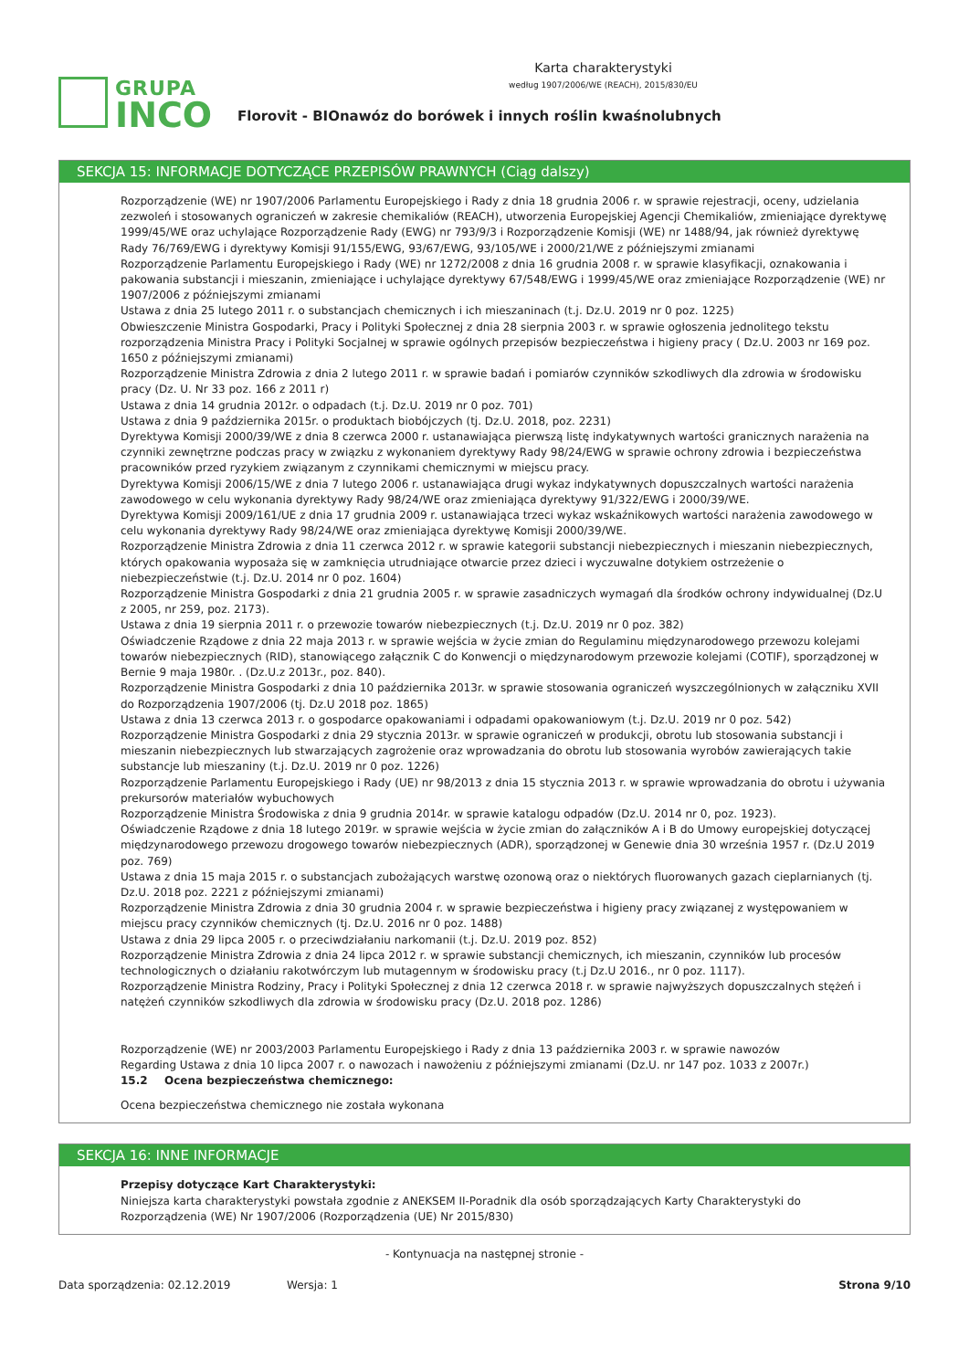GRUPA
INCO
Karta charakterystyki
według 1907/2006/WE (REACH), 2015/830/EU
Florovit - BIOnawóz do borówek i innych roślin kwaśnolubnych
SEKCJA 15: INFORMACJE DOTYCZĄCE PRZEPISÓW PRAWNYCH (Ciąg dalszy)
Rozporządzenie (WE) nr 1907/2006 Parlamentu Europejskiego i Rady z dnia 18 grudnia 2006 r. w sprawie rejestracji, oceny, udzielania zezwoleń i stosowanych ograniczeń w zakresie chemikaliów (REACH), utworzenia Europejskiej Agencji Chemikaliów, zmieniające dyrektywę 1999/45/WE oraz uchylające Rozporządzenie Rady (EWG) nr 793/9/3 i Rozporządzenie Komisji (WE) nr 1488/94, jak również dyrektywę Rady 76/769/EWG i dyrektywy Komisji 91/155/EWG, 93/67/EWG, 93/105/WE i 2000/21/WE z późniejszymi zmianami
Rozporządzenie Parlamentu Europejskiego i Rady (WE) nr 1272/2008 z dnia 16 grudnia 2008 r. w sprawie klasyfikacji, oznakowania i pakowania substancji i mieszanin, zmieniające i uchylające dyrektywy 67/548/EWG i 1999/45/WE oraz zmieniające Rozporządzenie (WE) nr 1907/2006 z późniejszymi zmianami
Ustawa z dnia 25 lutego 2011 r. o substancjach chemicznych i ich mieszaninach (t.j. Dz.U. 2019 nr 0 poz. 1225)
Obwieszczenie Ministra Gospodarki, Pracy i Polityki Społecznej z dnia 28 sierpnia 2003 r. w sprawie ogłoszenia jednolitego tekstu rozporządzenia Ministra Pracy i Polityki Socjalnej w sprawie ogólnych przepisów bezpieczeństwa i higieny pracy ( Dz.U. 2003 nr 169 poz. 1650 z późniejszymi zmianami)
Rozporządzenie Ministra Zdrowia z dnia 2 lutego 2011 r. w sprawie badań i pomiarów czynników szkodliwych dla zdrowia w środowisku pracy (Dz. U. Nr 33 poz. 166 z 2011 r)
Ustawa z dnia 14 grudnia 2012r. o odpadach (t.j. Dz.U. 2019 nr 0 poz. 701)
Ustawa z dnia 9 października 2015r. o produktach biobójczych (tj. Dz.U. 2018, poz. 2231)
Dyrektywa Komisji 2000/39/WE z dnia 8 czerwca 2000 r. ustanawiająca pierwszą listę indykatywnych wartości granicznych narażenia na czynniki zewnętrzne podczas pracy w związku z wykonaniem dyrektywy Rady 98/24/EWG w sprawie ochrony zdrowia i bezpieczeństwa pracowników przed ryzykiem związanym z czynnikami chemicznymi w miejscu pracy.
Dyrektywa Komisji 2006/15/WE z dnia 7 lutego 2006 r. ustanawiająca drugi wykaz indykatywnych dopuszczalnych wartości narażenia zawodowego w celu wykonania dyrektywy Rady 98/24/WE oraz zmieniająca dyrektywy 91/322/EWG i 2000/39/WE.
Dyrektywa Komisji 2009/161/UE z dnia 17 grudnia 2009 r. ustanawiająca trzeci wykaz wskaźnikowych wartości narażenia zawodowego w celu wykonania dyrektywy Rady 98/24/WE oraz zmieniająca dyrektywę Komisji 2000/39/WE.
Rozporządzenie Ministra Zdrowia z dnia 11 czerwca 2012 r. w sprawie kategorii substancji niebezpiecznych i mieszanin niebezpiecznych, których opakowania wyposaża się w zamknięcia utrudniające otwarcie przez dzieci i wyczuwalne dotykiem ostrzeżenie o niebezpieczeństwie (t.j. Dz.U. 2014 nr 0 poz. 1604)
Rozporządzenie Ministra Gospodarki z dnia 21 grudnia 2005 r. w sprawie zasadniczych wymagań dla środków ochrony indywidualnej (Dz.U z 2005, nr 259, poz. 2173).
Ustawa z dnia 19 sierpnia 2011 r. o przewozie towarów niebezpiecznych (t.j. Dz.U. 2019 nr 0 poz. 382)
Oświadczenie Rządowe z dnia 22 maja 2013 r. w sprawie wejścia w życie zmian do Regulaminu międzynarodowego przewozu kolejami towarów niebezpiecznych (RID), stanowiącego załącznik C do Konwencji o międzynarodowym przewozie kolejami (COTIF), sporządzonej w Bernie 9 maja 1980r. . (Dz.U.z 2013r., poz. 840).
Rozporządzenie Ministra Gospodarki z dnia 10 października 2013r. w sprawie stosowania ograniczeń wyszczególnionych w załączniku XVII do Rozporządzenia 1907/2006 (tj. Dz.U 2018 poz. 1865)
Ustawa z dnia 13 czerwca 2013 r. o gospodarce opakowaniami i odpadami opakowaniowym (t.j. Dz.U. 2019 nr 0 poz. 542)
Rozporządzenie Ministra Gospodarki z dnia 29 stycznia 2013r. w sprawie ograniczeń w produkcji, obrotu lub stosowania substancji i mieszanin niebezpiecznych lub stwarzających zagrożenie oraz wprowadzania do obrotu lub stosowania wyrobów zawierających takie substancje lub mieszaniny (t.j. Dz.U. 2019 nr 0 poz. 1226)
Rozporządzenie Parlamentu Europejskiego i Rady (UE) nr 98/2013 z dnia 15 stycznia 2013 r. w sprawie wprowadzania do obrotu i używania prekursorów materiałów wybuchowych
Rozporządzenie Ministra Środowiska z dnia 9 grudnia 2014r. w sprawie katalogu odpadów (Dz.U. 2014 nr 0, poz. 1923).
Oświadczenie Rządowe z dnia 18 lutego 2019r. w sprawie wejścia w życie zmian do załączników A i B do Umowy europejskiej dotyczącej międzynarodowego przewozu drogowego towarów niebezpiecznych (ADR), sporządzonej w Genewie dnia 30 września 1957 r. (Dz.U 2019 poz. 769)
Ustawa z dnia 15 maja 2015 r. o substancjach zubożających warstwę ozonową oraz o niektórych fluorowanych gazach cieplarnianych (tj. Dz.U. 2018 poz. 2221 z późniejszymi zmianami)
Rozporządzenie Ministra Zdrowia z dnia 30 grudnia 2004 r. w sprawie bezpieczeństwa i higieny pracy związanej z występowaniem w miejscu pracy czynników chemicznych (tj. Dz.U. 2016 nr 0 poz. 1488)
Ustawa z dnia 29 lipca 2005 r. o przeciwdziałaniu narkomanii (t.j. Dz.U. 2019 poz. 852)
Rozporządzenie Ministra Zdrowia z dnia 24 lipca 2012 r. w sprawie substancji chemicznych, ich mieszanin, czynników lub procesów technologicznych o działaniu rakotwórczym lub mutagennym w środowisku pracy (t.j Dz.U 2016., nr 0 poz. 1117).
Rozporządzenie Ministra Rodziny, Pracy i Polityki Społecznej z dnia 12 czerwca 2018 r. w sprawie najwyższych dopuszczalnych stężeń i natężeń czynników szkodliwych dla zdrowia w środowisku pracy (Dz.U. 2018 poz. 1286)
Rozporządzenie (WE) nr 2003/2003 Parlamentu Europejskiego i Rady z dnia 13 października 2003 r. w sprawie nawozów
Regarding Ustawa z dnia 10 lipca 2007 r. o nawozach i nawożeniu z późniejszymi zmianami (Dz.U. nr 147 poz. 1033 z 2007r.)
15.2 Ocena bezpieczeństwa chemicznego:
Ocena bezpieczeństwa chemicznego nie została wykonana
SEKCJA 16: INNE INFORMACJE
Przepisy dotyczące Kart Charakterystyki:
Niniejsza karta charakterystyki powstała zgodnie z ANEKSEM II-Poradnik dla osób sporządzających Karty Charakterystyki do Rozporządzenia (WE) Nr 1907/2006 (Rozporządzenia (UE) Nr 2015/830)
- Kontynuacja na następnej stronie -
Data sporządzenia: 02.12.2019 Wersja: 1 Strona 9/10